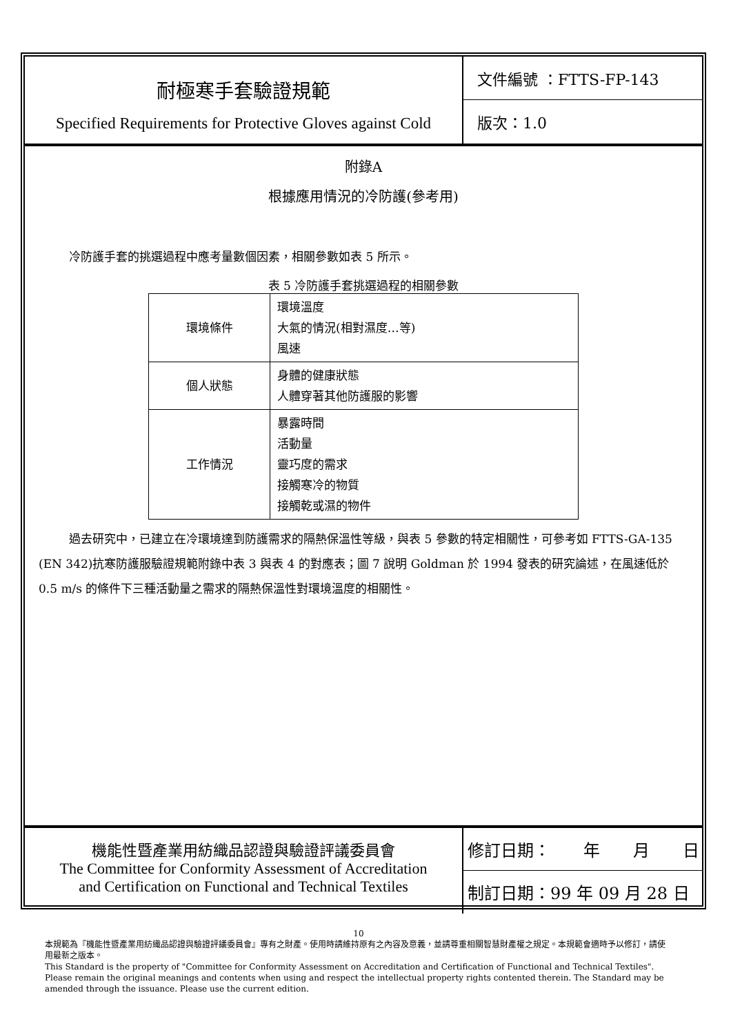耐極寒手套驗證規範
Specified Requirements for Protective Gloves against Cold
文件編號 ：FTTS-FP-143
版次：1.0
附錄A
根據應用情況的冷防護(參考用)
冷防護手套的挑選過程中應考量數個因素，相關參數如表 5 所示。
表 5 冷防護手套挑選過程的相關參數
| 環境條件 | 環境溫度 大氣的情況(相對濕度…等) 風速 |
| 個人狀態 | 身體的健康狀態 人體穿著其他防護服的影響 |
| 工作情況 | 暴露時間 活動量 靈巧度的需求 接觸寒冷的物質 接觸乾或濕的物件 |
過去研究中，已建立在冷環境達到防護需求的隔熱保溫性等級，與表 5 參數的特定相關性，可參考如 FTTS-GA-135 (EN 342)抗寒防護服驗證規範附錄中表 3 與表 4 的對應表；圖 7 說明 Goldman 於 1994 發表的研究論述，在風速低於 0.5 m/s 的條件下三種活動量之需求的隔熱保溫性對環境溫度的相關性。
機能性暨產業用紡織品認證與驗證評議委員會
The Committee for Conformity Assessment of Accreditation
and Certification on Functional and Technical Textiles
修訂日期：　　年　　月　　日
制訂日期：99 年 09 月 28 日
10
本規範為『機能性暨產業用紡織品認證與驗證評議委員會』專有之財產。使用時請維持原有之內容及意義，並請尊重相關智慧財產權之規定。本規範會適時予以修訂，請使用最新之版本。
This Standard is the property of "Committee for Conformity Assessment on Accreditation and Certification of Functional and Technical Textiles". Please remain the original meanings and contents when using and respect the intellectual property rights contented therein. The Standard may be amended through the issuance. Please use the current edition.